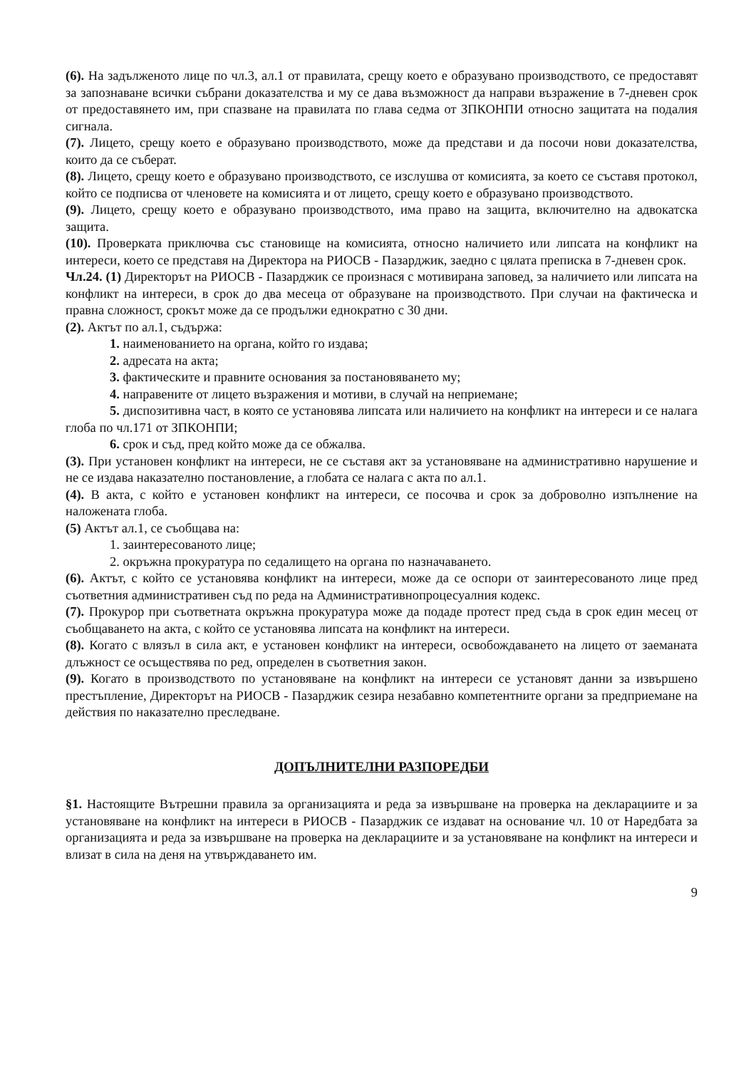(6). На задълженото лице по чл.3, ал.1 от правилата, срещу което е образувано производството, се предоставят за запознаване всички събрани доказателства и му се дава възможност да направи възражение в 7-дневен срок от предоставянето им, при спазване на правилата по глава седма от ЗПКОНПИ относно защитата на подалия сигнала.
(7). Лицето, срещу което е образувано производството, може да представи и да посочи нови доказателства, които да се съберат.
(8). Лицето, срещу което е образувано производството, се изслушва от комисията, за което се съставя протокол, който се подписва от членовете на комисията и от лицето, срещу което е образувано производството.
(9). Лицето, срещу което е образувано производството, има право на защита, включително на адвокатска защита.
(10). Проверката приключва със становище на комисията, относно наличието или липсата на конфликт на интереси, което се представя на Директора на РИОСВ - Пазарджик, заедно с цялата преписка в 7-дневен срок.
Чл.24. (1) Директорът на РИОСВ - Пазарджик се произнася с мотивирана заповед, за наличието или липсата на конфликт на интереси, в срок до два месеца от образуване на производството. При случаи на фактическа и правна сложност, срокът може да се продължи еднократно с 30 дни.
(2). Актът по ал.1, съдържа:
1. наименованието на органа, който го издава;
2. адресата на акта;
3. фактическите и правните основания за постановяването му;
4. направените от лицето възражения и мотиви, в случай на неприемане;
5. диспозитивна част, в която се установява липсата или наличието на конфликт на интереси и се налага глоба по чл.171 от ЗПКОНПИ;
6. срок и съд, пред който може да се обжалва.
(3). При установен конфликт на интереси, не се съставя акт за установяване на административно нарушение и не се издава наказателно постановление, а глобата се налага с акта по ал.1.
(4). В акта, с който е установен конфликт на интереси, се посочва и срок за доброволно изпълнение на наложената глоба.
(5) Актът ал.1, се съобщава на:
1. заинтересованото лице;
2. окръжна прокуратура по седалището на органа по назначаването.
(6). Актът, с който се установява конфликт на интереси, може да се оспори от заинтересованото лице пред съответния административен съд по реда на Административнопроцесуалния кодекс.
(7). Прокурор при съответната окръжна прокуратура може да подаде протест пред съда в срок един месец от съобщаването на акта, с който се установява липсата на конфликт на интереси.
(8). Когато с влязъл в сила акт, е установен конфликт на интереси, освобождаването на лицето от заеманата длъжност се осъществява по ред, определен в съответния закон.
(9). Когато в производството по установяване на конфликт на интереси се установят данни за извършено престъпление, Директорът на РИОСВ - Пазарджик сезира незабавно компетентните органи за предприемане на действия по наказателно преследване.
ДОПЪЛНИТЕЛНИ РАЗПОРЕДБИ
§1. Настоящите Вътрешни правила за организацията и реда за извършване на проверка на декларациите и за установяване на конфликт на интереси в РИОСВ - Пазарджик се издават на основание чл. 10 от Наредбата за организацията и реда за извършване на проверка на декларациите и за установяване на конфликт на интереси и влизат в сила на деня на утвърждаването им.
9